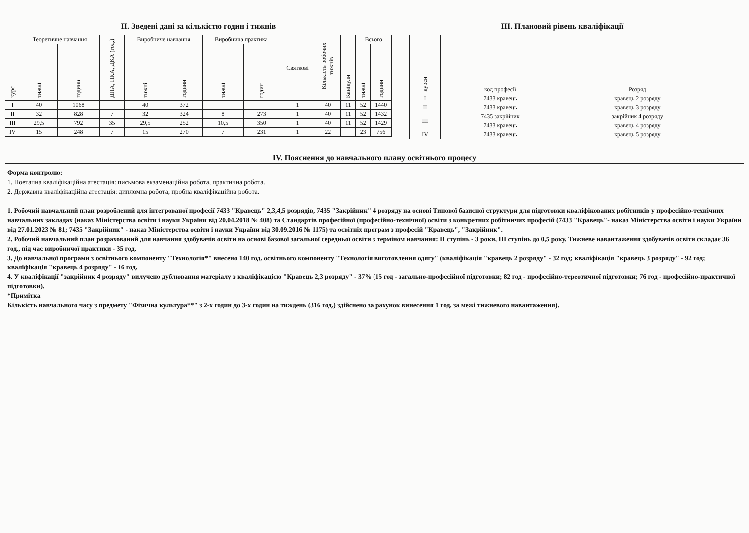ІІ. Зведені дані за кількістю годин і тижнів
| курс | Теоретичне навчання | | ДПА, ПКА, ДКА (год.) | Виробниче навчання | | Виробнича практика | | Святкові | Кількість робочих тижнів | Канікули | Всього | |
| --- | --- | --- | --- | --- | --- | --- | --- | --- | --- | --- | --- | --- |
| | тижні | години | | тижні | години | тижні | годин | | | | тижні | години |
| I | 40 | 1068 | | 40 | 372 | | | 1 | 40 | 11 | 52 | 1440 |
| II | 32 | 828 | 7 | 32 | 324 | 8 | 273 | 1 | 40 | 11 | 52 | 1432 |
| III | 29,5 | 792 | 35 | 29,5 | 252 | 10,5 | 350 | 1 | 40 | 11 | 52 | 1429 |
| IV | 15 | 248 | 7 | 15 | 270 | 7 | 231 | 1 | 22 | | 23 | 756 |
ІІІ. Плановий рівень кваліфікації
| курси | код професії | Розряд |
| --- | --- | --- |
| I | 7433 кравець | кравець 2 розряду |
| II | 7433 кравець | кравець 3 розряду |
| III | 7435 закрійник | закрійник 4 розряду |
| | 7433 кравець | кравець 4 розряду |
| IV | 7433 кравець | кравець 5 розряду |
IV. Пояснення до навчального плану освітнього процесу
Форма контролю:
1. Поетапна кваліфікаційна атестація: письмова екзаменаційна робота, практична робота.
2. Державна кваліфікаційна атестація: дипломна робота, пробна кваліфікаційна робота.
1. Робочий навчальний план розроблений для інтегрованої професії 7433 "Кравець" 2,3,4,5 розрядів, 7435 "Закрійник" 4 розряду на основі Типової базисної структури для підготовки кваліфікованих робітників у професійно-технічних навчальних закладах (наказ Міністерства освіти і науки України від 20.04.2018 № 408) та Стандартів професійної (професійно-технічної) освіти з конкретних робітничих професій (7433 "Кравець"- наказ Міністерства освіти і науки України від 27.01.2023 № 81; 7435 "Закрійник" - наказ Міністерства освіти і науки України від 30.09.2016 № 1175) та освітніх програм з професій "Кравець", "Закрійник".
2. Робочий навчальний план розрахований для навчання здобувачів освіти на основі базової загальної середньої освіти з терміном навчання: ІІ ступінь - 3 роки, ІІІ ступінь до 0,5 року. Тижневе навантаження здобувачів освіти складає 36 год., під час виробничої практики - 35 год.
3. До навчальної програми з освітнього компоненту "Технологія*" внесено 140 год. освітнього компоненту "Технологія виготовлення одягу" (кваліфікація "кравець 2 розряду" - 32 год; кваліфікація "кравець 3 розряду" - 92 год; кваліфікація "кравець 4 розряду" - 16 год.
4. У кваліфікації "закрійник 4 розряду" вилучено дублювання матеріалу з кваліфікацією "Кравець 2,3 розряду" - 37% (15 год - загально-професійної підготовки; 82 год - професійно-тереотичної підготовки; 76 год - професійно-практичної підготовки).
*Примітка
Кількість навчального часу з предмету "Фізична культура**" з 2-х годин до 3-х годин на тиждень (316 год.) здійснено за рахунок винесення 1 год. за межі тижневого навантаження).